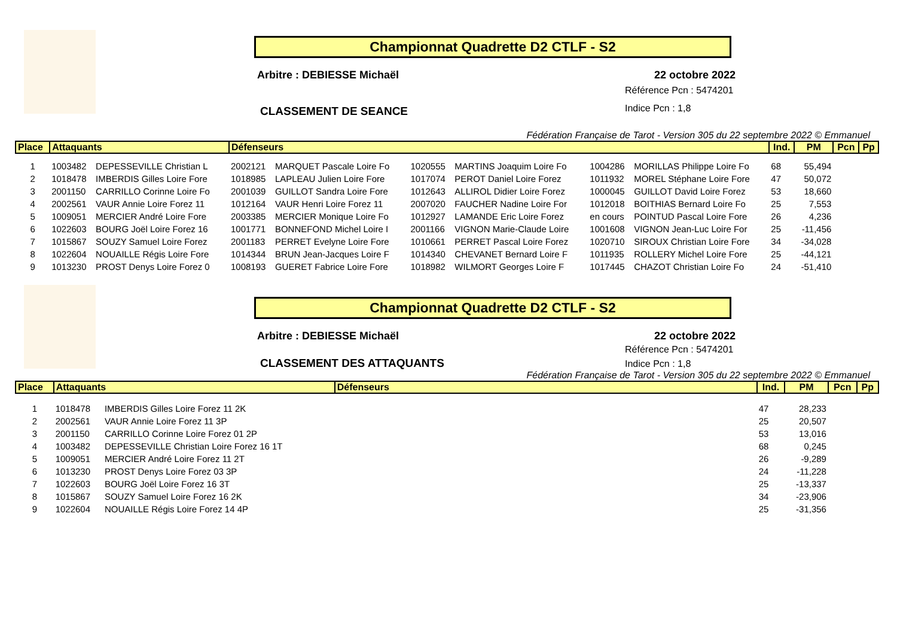Championnat Quadrette D2 CTLF - S2
Arbitre : DEBIESSE Michaël 22 octobre 2022
Référence Pcn : 5474201
Indice Pcn : 1,8
CLASSEMENT DE SEANCE
Fédération Française de Tarot - Version 305 du 22 septembre 2022 © Emmanuel
| Place | Attaquants | | Défenseurs | | | | | | Ind. | PM | Pcn | Pp |
| --- | --- | --- | --- | --- | --- | --- | --- | --- | --- | --- | --- | --- |
| 1 | 1003482 | DEPESSEVILLE Christian L | 2002121 | MARQUET Pascale Loire Fo | 1020555 | MARTINS Joaquim Loire Fo | 1004286 | MORILLAS Philippe Loire Fo | 68 | 55,494 | | |
| 2 | 1018478 | IMBERDIS Gilles Loire Fore | 1018985 | LAPLEAU Julien Loire Fore | 1017074 | PEROT Daniel Loire Forez | 1011932 | MOREL Stéphane Loire Fore | 47 | 50,072 | | |
| 3 | 2001150 | CARRILLO Corinne Loire Fo | 2001039 | GUILLOT Sandra Loire Fore | 1012643 | ALLIROL Didier Loire Forez | 1000045 | GUILLOT David Loire Forez | 53 | 18,660 | | |
| 4 | 2002561 | VAUR Annie Loire Forez 11 | 1012164 | VAUR Henri Loire Forez 11 | 2007020 | FAUCHER Nadine Loire For | 1012018 | BOITHIAS Bernard Loire Fo | 25 | 7,553 | | |
| 5 | 1009051 | MERCIER André Loire Fore | 2003385 | MERCIER Monique Loire Fo | 1012927 | LAMANDE Eric Loire Forez | en cours | POINTUD Pascal Loire Fore | 26 | 4,236 | | |
| 6 | 1022603 | BOURG Joël Loire Forez 16 | 1001771 | BONNEFOND Michel Loire I | 2001166 | VIGNON Marie-Claude Loire | 1001608 | VIGNON Jean-Luc Loire For | 25 | -11,456 | | |
| 7 | 1015867 | SOUZY Samuel Loire Forez | 2001183 | PERRET Evelyne Loire Fore | 1010661 | PERRET Pascal Loire Forez | 1020710 | SIROUX Christian Loire Fore | 34 | -34,028 | | |
| 8 | 1022604 | NOUAILLE Régis Loire Fore | 1014344 | BRUN Jean-Jacques Loire F | 1014340 | CHEVANET Bernard Loire F | 1011935 | ROLLERY Michel Loire Fore | 25 | -44,121 | | |
| 9 | 1013230 | PROST Denys Loire Forez 0 | 1008193 | GUERET Fabrice Loire Fore | 1018982 | WILMORT Georges Loire F | 1017445 | CHAZOT Christian Loire Fo | 24 | -51,410 | | |
Championnat Quadrette D2 CTLF - S2
Arbitre : DEBIESSE Michaël 22 octobre 2022
Référence Pcn : 5474201
Indice Pcn : 1,8
CLASSEMENT DES ATTAQUANTS
Fédération Française de Tarot - Version 305 du 22 septembre 2022 © Emmanuel
| Place | Attaquants | | Défenseurs | Ind. | PM | Pcn | Pp |
| --- | --- | --- | --- | --- | --- | --- | --- |
| 1 | 1018478 | IMBERDIS Gilles Loire Forez 11 2K | | 47 | 28,233 | | |
| 2 | 2002561 | VAUR Annie Loire Forez 11 3P | | 25 | 20,507 | | |
| 3 | 2001150 | CARRILLO Corinne Loire Forez 01 2P | | 53 | 13,016 | | |
| 4 | 1003482 | DEPESSEVILLE Christian Loire Forez 16 1T | | 68 | 0,245 | | |
| 5 | 1009051 | MERCIER André Loire Forez 11 2T | | 26 | -9,289 | | |
| 6 | 1013230 | PROST Denys Loire Forez 03 3P | | 24 | -11,228 | | |
| 7 | 1022603 | BOURG Joël Loire Forez 16 3T | | 25 | -13,337 | | |
| 8 | 1015867 | SOUZY Samuel Loire Forez 16 2K | | 34 | -23,906 | | |
| 9 | 1022604 | NOUAILLE Régis Loire Forez 14 4P | | 25 | -31,356 | | |